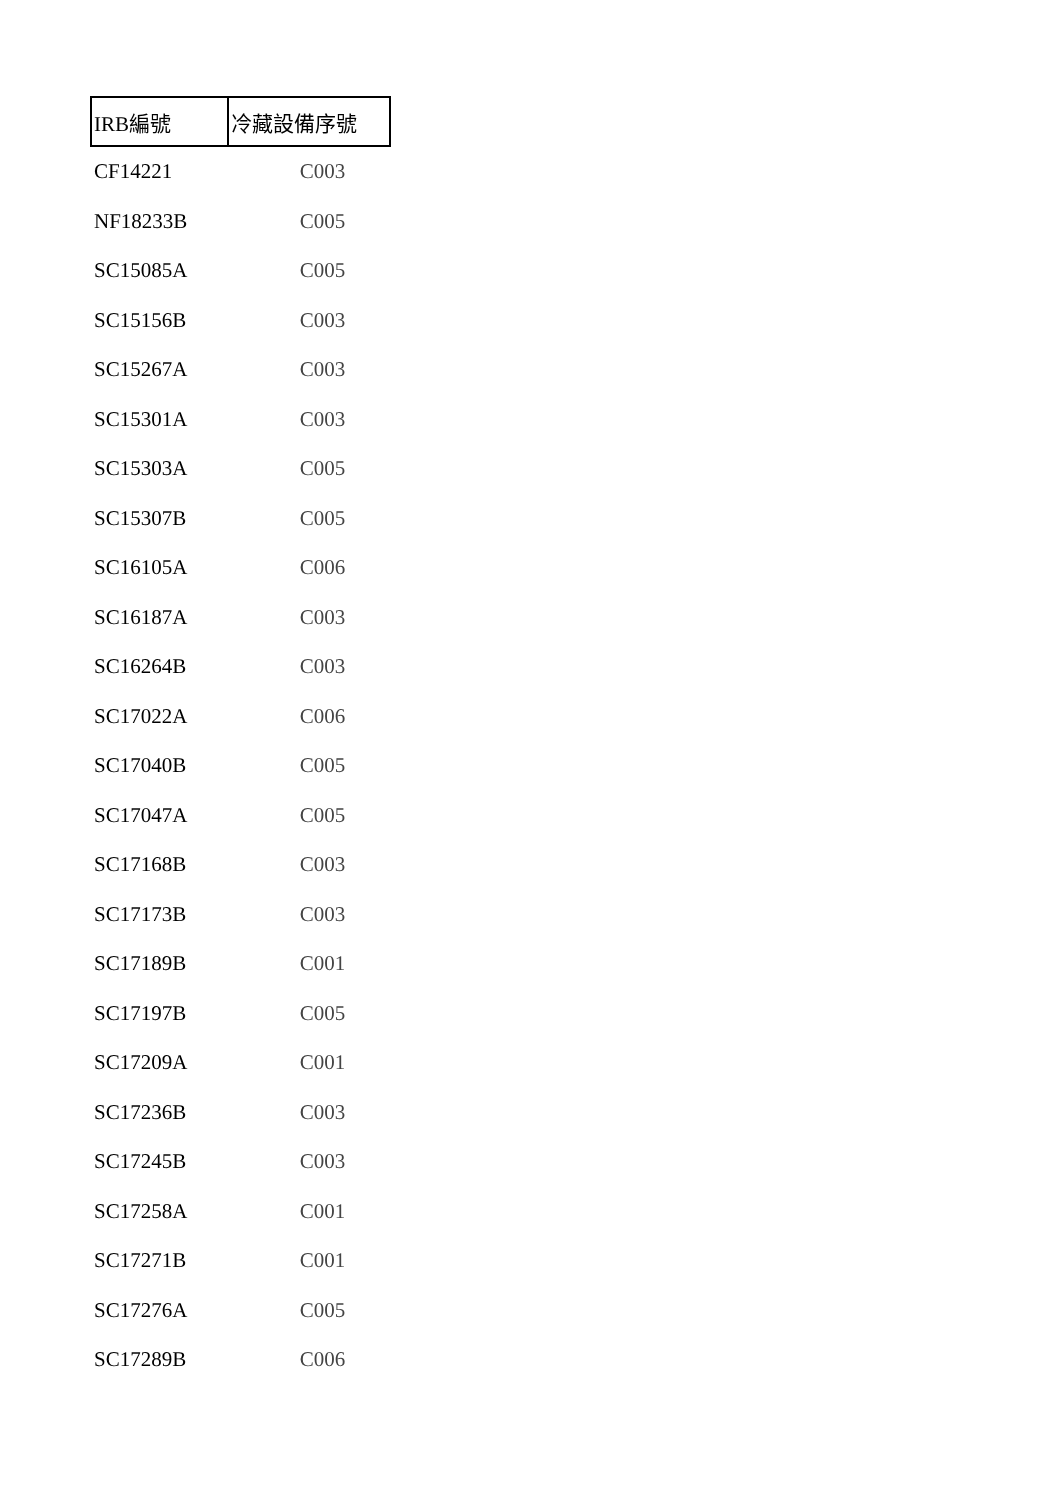| IRB編號 | 冷藏設備序號 |
| --- | --- |
| CF14221 | C003 |
| NF18233B | C005 |
| SC15085A | C005 |
| SC15156B | C003 |
| SC15267A | C003 |
| SC15301A | C003 |
| SC15303A | C005 |
| SC15307B | C005 |
| SC16105A | C006 |
| SC16187A | C003 |
| SC16264B | C003 |
| SC17022A | C006 |
| SC17040B | C005 |
| SC17047A | C005 |
| SC17168B | C003 |
| SC17173B | C003 |
| SC17189B | C001 |
| SC17197B | C005 |
| SC17209A | C001 |
| SC17236B | C003 |
| SC17245B | C003 |
| SC17258A | C001 |
| SC17271B | C001 |
| SC17276A | C005 |
| SC17289B | C006 |